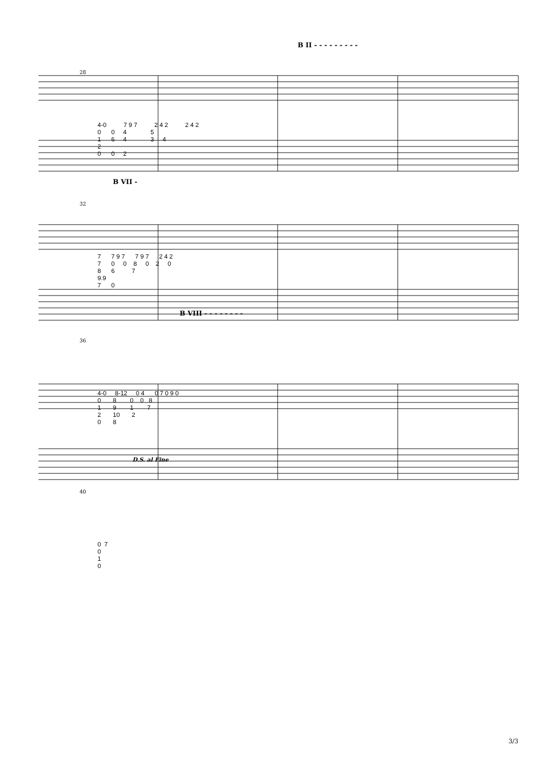B II - - - - - - - - -
28
4-0 7 9 7 2 4 2 2 4 2 0 0 4 5 1 6 4 3 4 2 0 0 2
B VII -
32
7 7 9 7 7 9 7 2 4 2 7 0 0 8 0 2 0 8 6 7 9.9 7 0
B VIII - - - - - - - -
36
4-0 8-12 0 4 0 7 0 9 0 0 8 0 0 8 1 9 1 7 2 10 2 0 8
D.S. al Fine
40
0 7 0 1 0
3/3